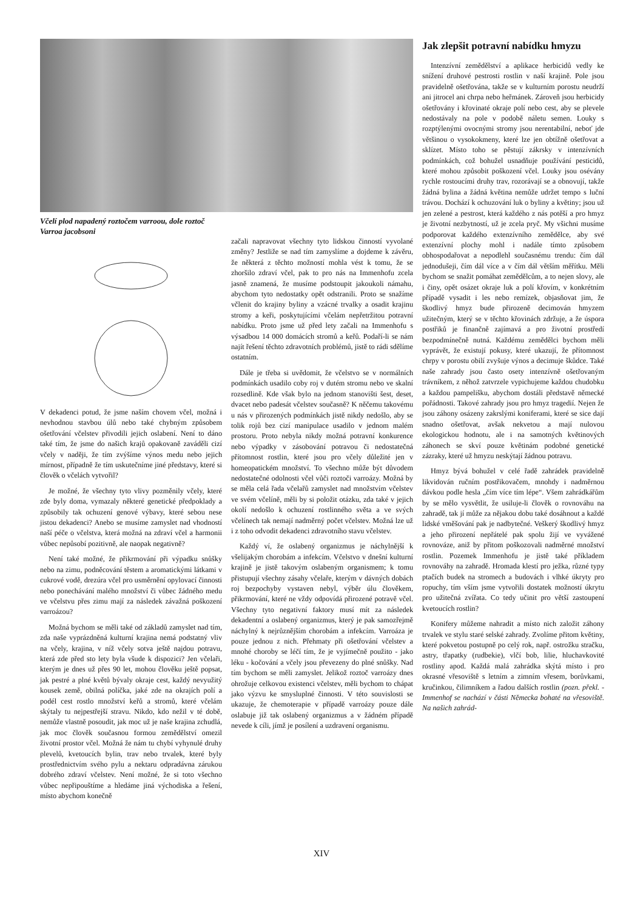Včelí plod napadený roztočem varroou, dole roztoč Varroa jacobsoni
V dekadenci potud, že jsme naším chovem včel, možná i nevhodnou stavbou úlů nebo také chybným způsobem ošetřování včelstev přivodili jejich oslabení. Není to dáno také tím, že jsme do našich krajů opakovaně zaváděli cizí včely v naději, že tím zvýšíme výnos medu nebo jejich mírnost, případně že tím uskutečníme jiné představy, které si člověk o včelách vytvořil?
Je možné, že všechny tyto vlivy pozměnily včely, které zde byly doma, vymazaly některé genetické předpoklady a způsobily tak ochuzení genové výbavy, které sebou nese jistou dekadenci? Anebo se musíme zamyslet nad vhodností naší péče o včelstva, která možná na zdraví včel a harmonii vůbec nepůsobí pozitivně, ale naopak negativně?
Není také možné, že přikrmování při výpadku snůšky nebo na zimu, podněcování těstem a aromatickými látkami v cukrové vodě, drezúra včel pro usměrnění opylovací činnosti nebo ponechávání malého množství či vůbec žádného medu ve včelstvu přes zimu mají za následek závažná poškození varroázou?
Možná bychom se měli také od základů zamyslet nad tím, zda naše vyprázdněná kulturní krajina nemá podstatný vliv na včely, krajina, v níž včely sotva ještě najdou potravu, která zde před sto lety byla všude k dispozici? Jen včelaři, kterým je dnes už přes 90 let, mohou člověku ještě popsat, jak pestré a plné květů bývaly okraje cest, každý nevyužitý kousek země, obilná políčka, jaké zde na okrajích polí a podél cest rostlo množství keřů a stromů, které včelám skýtaly tu nejpestřejší stravu. Nikdo, kdo nežil v té době, nemůže vlastně posoudit, jak moc už je naše krajina zchudlá, jak moc člověk současnou formou zemědělství omezil životní prostor včel. Možná že nám tu chybí vyhynulé druhy plevelů, kvetoucích bylin, trav nebo trvalek, které byly prostřednictvím svého pylu a nektaru odpradávna zárukou dobrého zdraví včelstev. Není možné, že si toto všechno vůbec nepřipouštíme a hledáme jiná východiska a řešení, místo abychom konečně
začali napravovat všechny tyto lidskou činností vyvolané změny? Jestliže se nad tím zamyslíme a dojdeme k závěru, že některá z těchto možností mohla vést k tomu, že se zhoršilo zdraví včel, pak to pro nás na Immenhofu zcela jasně znamená, že musíme podstoupit jakoukoli námahu, abychom tyto nedostatky opět odstranili. Proto se snažíme včlenit do krajiny byliny a vzácné trvalky a osadit krajinu stromy a keři, poskytujícími včelám nepřetržitou potravní nabídku. Proto jsme už před lety začali na Immenhofu s výsadbou 14 000 domácích stromů a keřů. Podaří-li se nám najít řešení těchto zdravotních problémů, jistě to rádi sdělíme ostatním.
Dále je třeba si uvědomit, že včelstvo se v normálních podmínkách usadilo coby roj v dutém stromu nebo ve skalní rozsedlině. Kde však bylo na jednom stanovišti šest, deset, dvacet nebo padesát včelstev současně? K něčemu takovému u nás v přirozených podmínkách jistě nikdy nedošlo, aby se tolik rojů bez cizí manipulace usadilo v jednom malém prostoru. Proto nebyla nikdy možná potravní konkurence nebo výpadky v zásobování potravou či nedostatečná přítomnost rostlin, které jsou pro včely důležité jen v homeopatickém množství. To všechno může být důvodem nedostatečné odolnosti včel vůči roztoči varroázy. Možná by se měla celá řada včelařů zamyslet nad množstvím včelstev ve svém včelíně, měli by si položit otázku, zda také v jejich okolí nedošlo k ochuzení rostlinného světa a ve svých včelínech tak nemají nadměrný počet včelstev. Možná lze už i z toho odvodit dekadenci zdravotního stavu včelstev.
Každý ví, že oslabený organizmus je náchylnější k všelijakým chorobám a infekcím. Včelstvo v dnešní kulturní krajině je jistě takovým oslabeným organismem; k tomu přistupují všechny zásahy včelaře, kterým v dávných dobách roj bezpochyby vystaven nebyl, výběr úlu člověkem, přikrmování, které ne vždy odpovídá přirozené potravě včel. Všechny tyto negativní faktory musí mít za následek dekadentní a oslabený organizmus, který je pak samozřejmě náchylný k nejrůznějším chorobám a infekcím. Varroáza je pouze jednou z nich. Přehmaty při ošetřování včelstev a mnohé choroby se léčí tím, že je vyjímečně použito - jako léku - kočování a včely jsou převezeny do plné snůšky. Nad tím bychom se měli zamyslet. Jelikož roztoč varroázy dnes ohrožuje celkovou existenci včelstev, měli bychom to chápat jako výzvu ke smysluplné činnosti. V této souvislosti se ukazuje, že chemoterapie v případě varroázy pouze dále oslabuje již tak oslabený organizmus a v žádném případě nevede k cíli, jímž je posílení a uzdravení organismu.
Jak zlepšit potravní nabídku hmyzu
Intenzívní zemědělství a aplikace herbicidů vedly ke snížení druhové pestrosti rostlin v naší krajině. Pole jsou pravidelně ošetřována, takže se v kulturním porostu neudrží ani jitrocel ani chrpa nebo heřmánek. Zároveň jsou herbicidy ošetřovány i křovinaté okraje polí nebo cest, aby se plevele nedostávaly na pole v podobě náletu semen. Louky s rozptýlenými ovocnými stromy jsou nerentabilní, neboť jde většinou o vysokokmeny, které lze jen obtížně ošetřovat a sklízet. Místo toho se pěstují zákrsky v intenzívních podmínkách, což bohužel usnadňuje používání pesticidů, které mohou způsobit poškození včel. Louky jsou osévány rychle rostoucími druhy trav, rozorávají se a obnovují, takže žádná bylina a žádná květina nemůže udržet tempo s luční trávou. Dochází k ochuzování luk o byliny a květiny; jsou už jen zelené a pestrost, která každého z nás potěší a pro hmyz je životní nezbytností, už je zcela pryč. My všichni musíme podporovat každého extenzívního zemědělce, aby své extenzívní plochy mohl i nadále tímto způsobem obhospodařovat a nepodlehl současnému trendu: čím dál jednodušeji, čím dál více a v čím dál větším měřítku. Měli bychom se snažit pomáhat zemědělcům, a to nejen slovy, ale i činy, opět osázet okraje luk a polí křovím, v konkrétním případě vysadit i les nebo remízek, objasňovat jim, že škodlivý hmyz bude přirozeně decimován hmyzem užitečným, který se v těchto křovinách zdržuje, a že úspora postřiků je finančně zajímavá a pro životní prostředí bezpodmínečně nutná. Každému zemědělci bychom měli vyprávět, že existují pokusy, které ukazují, že přítomnost chrpy v porostu obilí zvyšuje výnos a decimuje škůdce. Také naše zahrady jsou často osety intenzívně ošetřovaným trávníkem, z něhož zatvrzele vypichujeme každou chudobku a každou pampelišku, abychom dostáli představě německé pořádnosti. Takové zahrady jsou pro hmyz tragedií. Nejen že jsou záhony osázeny zakrslými koniferami, které se sice dají snadno ošetřovat, avšak nekvetou a mají nulovou ekologickou hodnotu, ale i na samotných květinových záhonech se skví pouze květinám podobné genetické zázraky, které už hmyzu neskýtají žádnou potravu.
Hmyz bývá bohužel v celé řadě zahrádek pravidelně likvidován ručním postřikovačem, mnohdy i nadměrnou dávkou podle hesla „čím více tím lépe“. Všem zahrádkářům by se mělo vysvětlit, že usiluje-li člověk o rovnováhu na zahradě, tak jí může za nějakou dobu také dosáhnout a každé lidské vměšování pak je nadbytečné. Veškerý škodlivý hmyz a jeho přirození nepřátelé pak spolu žijí ve vyvážené rovnováze, aniž by přitom poškozovali nadměrné množství rostlin. Pozemek Immenhofu je jistě také příkladem rovnováhy na zahradě. Hromada klestí pro ježka, různé typy ptačích budek na stromech a budovách i vlhké úkryty pro ropuchy, tím vším jsme vytvořili dostatek možností úkrytu pro užitečná zvířata. Co tedy učinit pro větší zastoupení kvetoucích rostlin?
Konifery můžeme nahradit a místo nich založit záhony trvalek ve stylu staré selské zahrady. Zvolíme přitom květiny, které pokvetou postupně po celý rok, např. ostrožku stračku, astry, třapatky (rudbekie), vlčí bob, lilie, hluchavkovité rostliny apod. Každá malá zahrádka skýtá místo i pro okrasné vřesoviště s letním a zimním vřesem, borůvkami, kručinkou, čilimníkem a řadou dalších rostlin (pozn. překl. - Immenhof se nachází v části Německa bohaté na vřesoviště. Na našich zahrád-
XIV